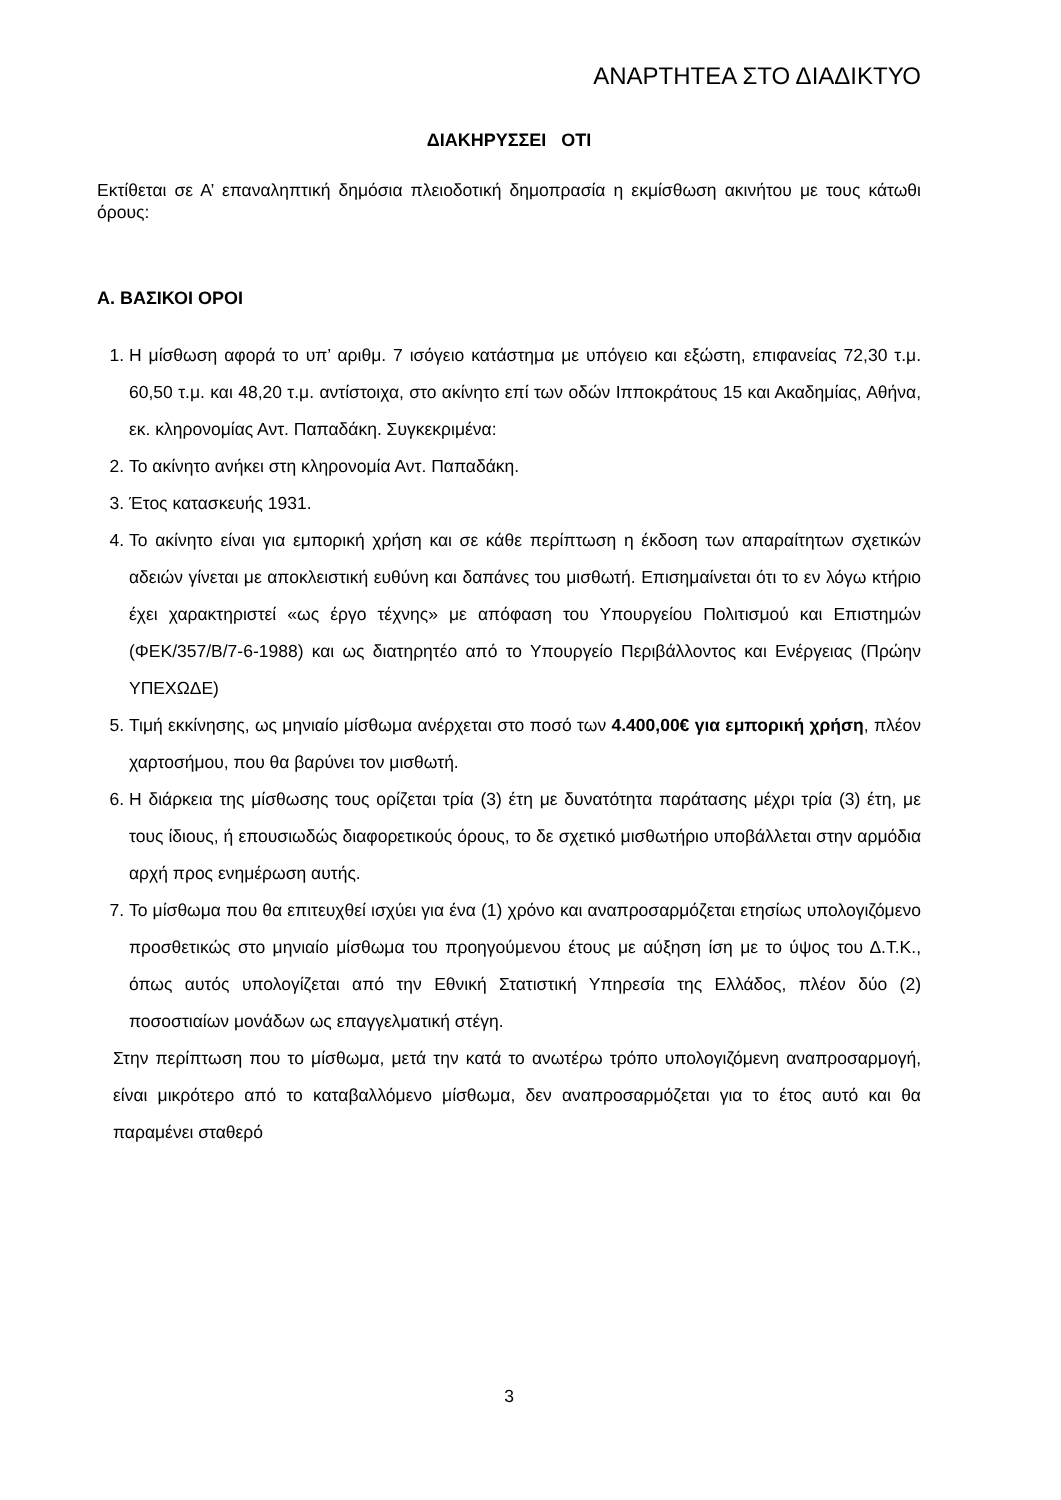ΑΝΑΡΤΗΤΕΑ ΣΤΟ ΔΙΑΔΙΚΤΥΟ
ΔΙΑΚΗΡΥΣΣΕΙ ΟΤΙ
Εκτίθεται σε Α’ επαναληπτική δημόσια πλειοδοτική δημοπρασία η εκμίσθωση ακινήτου με τους κάτωθι όρους:
Α. ΒΑΣΙΚΟΙ ΟΡΟΙ
1. Η μίσθωση αφορά το υπ’ αριθμ. 7 ισόγειο κατάστημα με υπόγειο και εξώστη, επιφανείας 72,30 τ.μ. 60,50 τ.μ. και 48,20 τ.μ. αντίστοιχα, στο ακίνητο επί των οδών Ιπποκράτους 15 και Ακαδημίας, Αθήνα, εκ. κληρονομίας Αντ. Παπαδάκη. Συγκεκριμένα:
2. Το ακίνητο ανήκει στη κληρονομία Αντ. Παπαδάκη.
3. Έτος κατασκευής 1931.
4. Το ακίνητο είναι για εμπορική χρήση και σε κάθε περίπτωση η έκδοση των απαραίτητων σχετικών αδειών γίνεται με αποκλειστική ευθύνη και δαπάνες του μισθωτή. Επισημαίνεται ότι το εν λόγω κτήριο έχει χαρακτηριστεί «ως έργο τέχνης» με απόφαση του Υπουργείου Πολιτισμού και Επιστημών (ΦΕΚ/357/Β/7-6-1988) και ως διατηρητέο από το Υπουργείο Περιβάλλοντος και Ενέργειας (Πρώην ΥΠΕΧΩΔΕ)
5. Τιμή εκκίνησης, ως μηνιαίο μίσθωμα ανέρχεται στο ποσό των 4.400,00€ για εμπορική χρήση, πλέον χαρτοσήμου, που θα βαρύνει τον μισθωτή.
6. Η διάρκεια της μίσθωσης τους ορίζεται τρία (3) έτη με δυνατότητα παράτασης μέχρι τρία (3) έτη, με τους ίδιους, ή επουσιωδώς διαφορετικούς όρους, το δε σχετικό μισθωτήριο υποβάλλεται στην αρμόδια αρχή προς ενημέρωση αυτής.
7. Το μίσθωμα που θα επιτευχθεί ισχύει για ένα (1) χρόνο και αναπροσαρμόζεται ετησίως υπολογιζόμενο προσθετικώς στο μηνιαίο μίσθωμα του προηγούμενου έτους με αύξηση ίση με το ύψος του Δ.Τ.Κ., όπως αυτός υπολογίζεται από την Εθνική Στατιστική Υπηρεσία της Ελλάδος, πλέον δύο (2) ποσοστιαίων μονάδων ως επαγγελματική στέγη.
Στην περίπτωση που το μίσθωμα, μετά την κατά το ανωτέρω τρόπο υπολογιζόμενη αναπροσαρμογή, είναι μικρότερο από το καταβαλλόμενο μίσθωμα, δεν αναπροσαρμόζεται για το έτος αυτό και θα παραμένει σταθερό
3